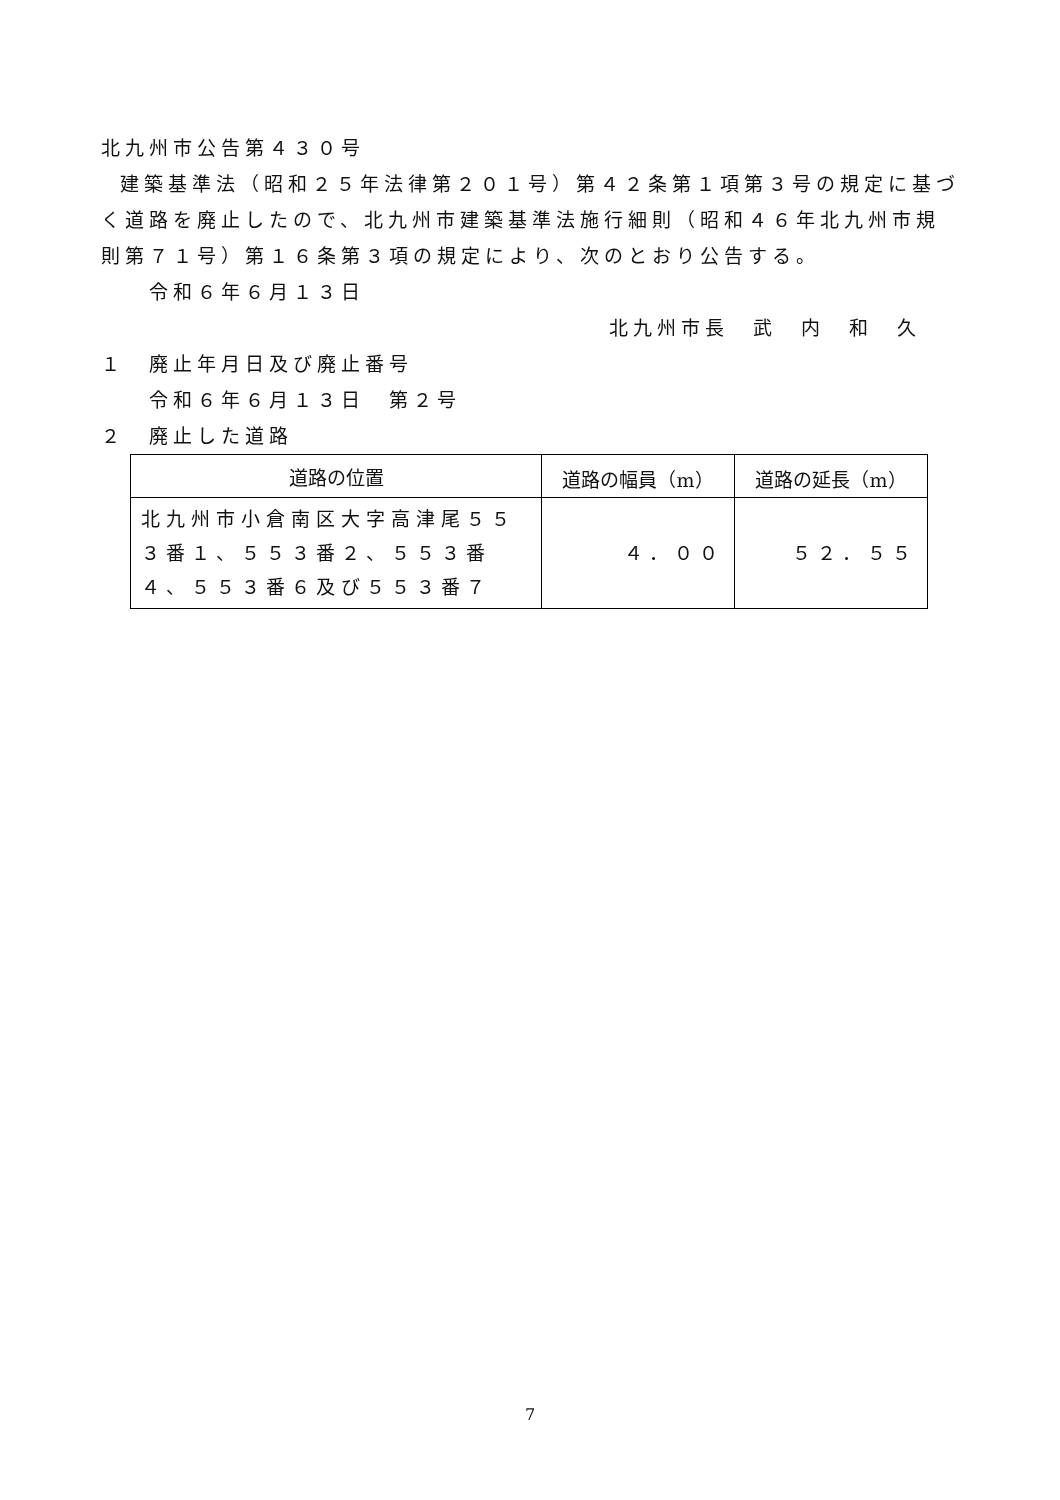北九州市公告第４３０号
建築基準法（昭和２５年法律第２０１号）第４２条第１項第３号の規定に基づく道路を廃止したので、北九州市建築基準法施行細則（昭和４６年北九州市規則第７１号）第１６条第３項の規定により、次のとおり公告する。
令和６年６月１３日
北九州市長　武　内　和　久
１　廃止年月日及び廃止番号
令和６年６月１３日　第２号
２　廃止した道路
| 道路の位置 | 道路の幅員（m） | 道路の延長（m） |
| --- | --- | --- |
| 北九州市小倉南区大字高津尾５５３番１、５５３番２、５５３番４、５５３番６及び５５３番７ | ４．００ | ５２．５５ |
7